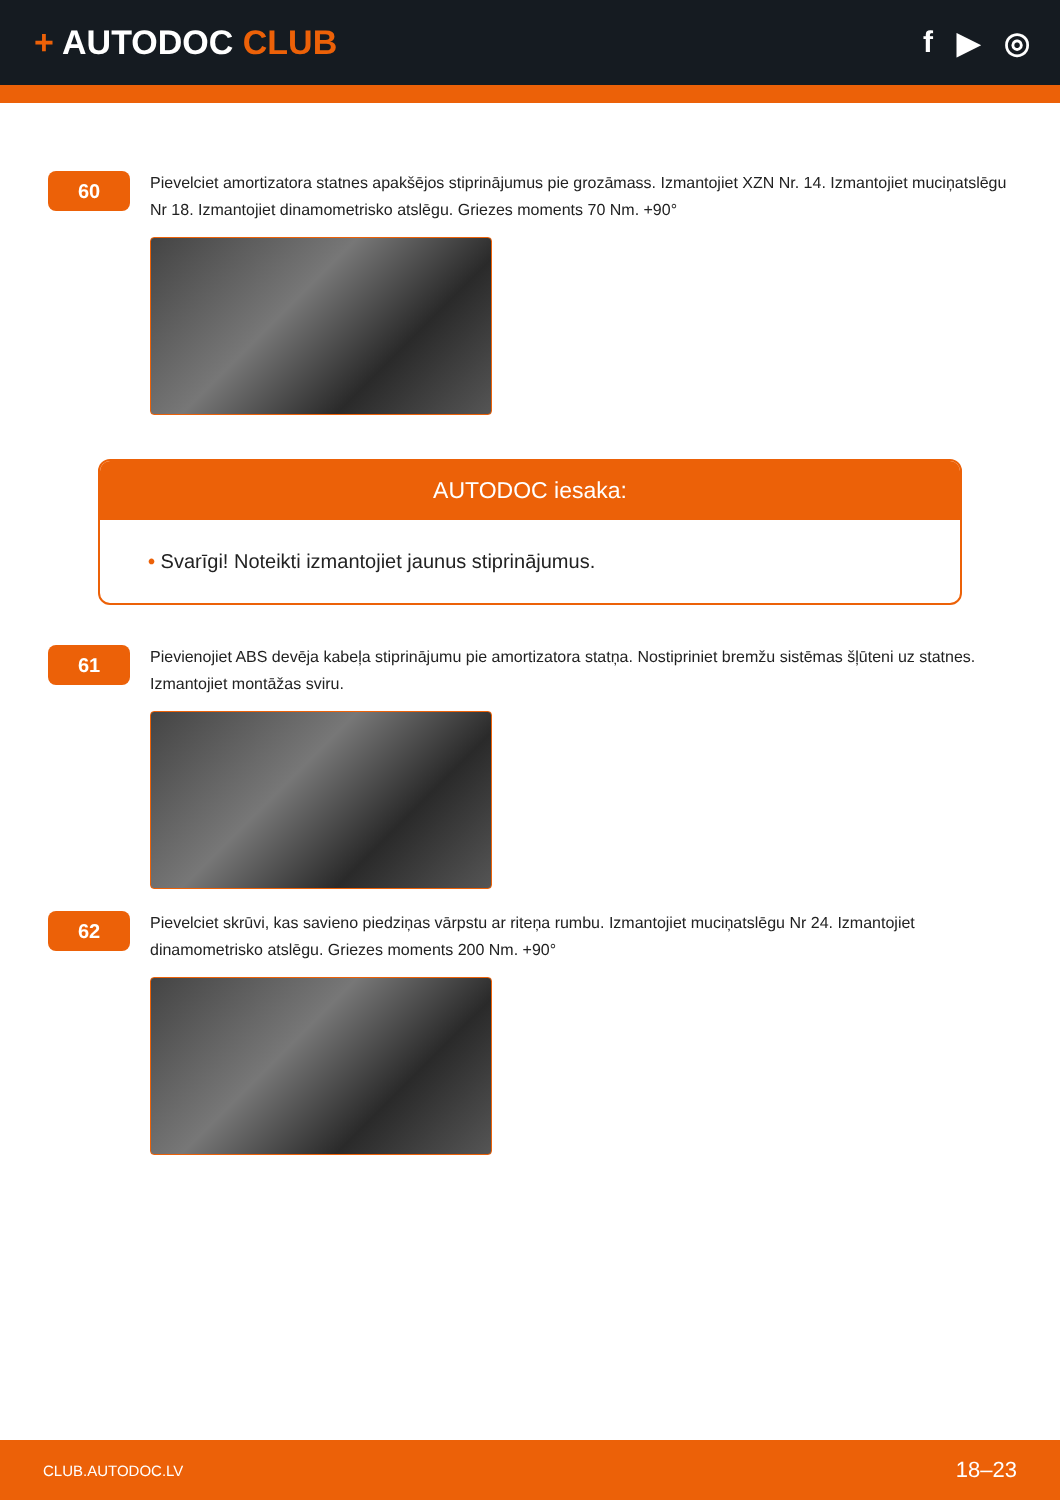+ AUTODOC CLUB f ▶ ◎
60
Pievelciet amortizatora statnes apakšējos stiprinājumus pie grozāmass. Izmantojiet XZN Nr. 14. Izmantojiet muciņatslēgu Nr 18. Izmantojiet dinamometrisko atslēgu. Griezes moments 70 Nm. +90°
AUTODOC iesaka:
• Svarīgi! Noteikti izmantojiet jaunus stiprinājumus.
61
Pievienojiet ABS devēja kabeļa stiprinājumu pie amortizatora statņa. Nostipriniet bremžu sistēmas šļūteni uz statnes. Izmantojiet montāžas sviru.
62
Pievelciet skrūvi, kas savieno piedziņas vārpstu ar riteņa rumbu. Izmantojiet muciņatslēgu Nr 24. Izmantojiet dinamometrisko atslēgu. Griezes moments 200 Nm. +90°
CLUB.AUTODOC.LV 18–23